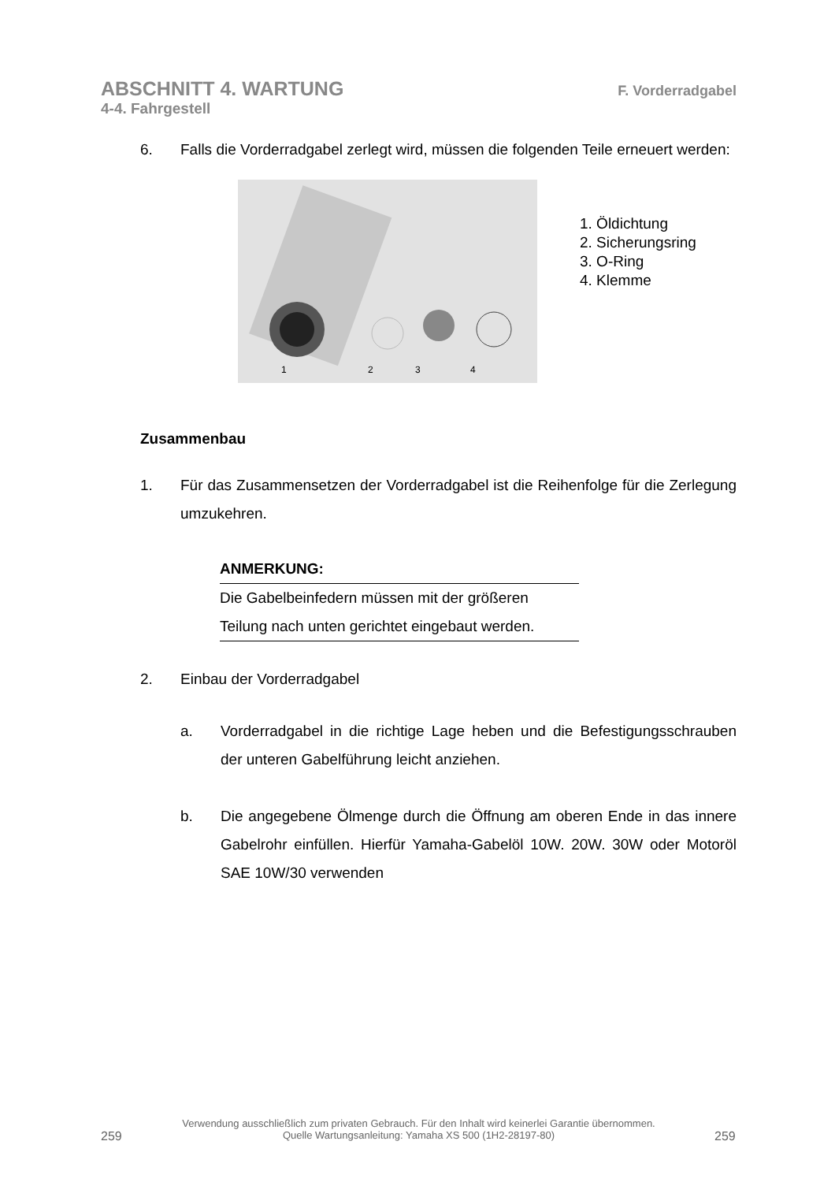ABSCHNITT 4. WARTUNG F. Vorderradgabel
4-4. Fahrgestell
6. Falls die Vorderradgabel zerlegt wird, müssen die folgenden Teile erneuert werden:
1
2
3
4
1. Öldichtung
2. Sicherungsring
3. O-Ring
4. Klemme
Zusammenbau
1. Für das Zusammensetzen der Vorderradgabel ist die Reihenfolge für die Zerlegung umzukehren.
ANMERKUNG:
Die Gabelbeinfedern müssen mit der größeren Teilung nach unten gerichtet eingebaut werden.
2. Einbau der Vorderradgabel
a. Vorderradgabel in die richtige Lage heben und die Befestigungsschrauben der unteren Gabelführung leicht anziehen.
b. Die angegebene Ölmenge durch die Öffnung am oberen Ende in das innere Gabelrohr einfüllen. Hierfür Yamaha-Gabelöl 10W. 20W. 30W oder Motoröl SAE 10W/30 verwenden
259
Verwendung ausschließlich zum privaten Gebrauch. Für den Inhalt wird keinerlei Garantie übernommen.
Quelle Wartungsanleitung: Yamaha XS 500 (1H2-28197-80)
259